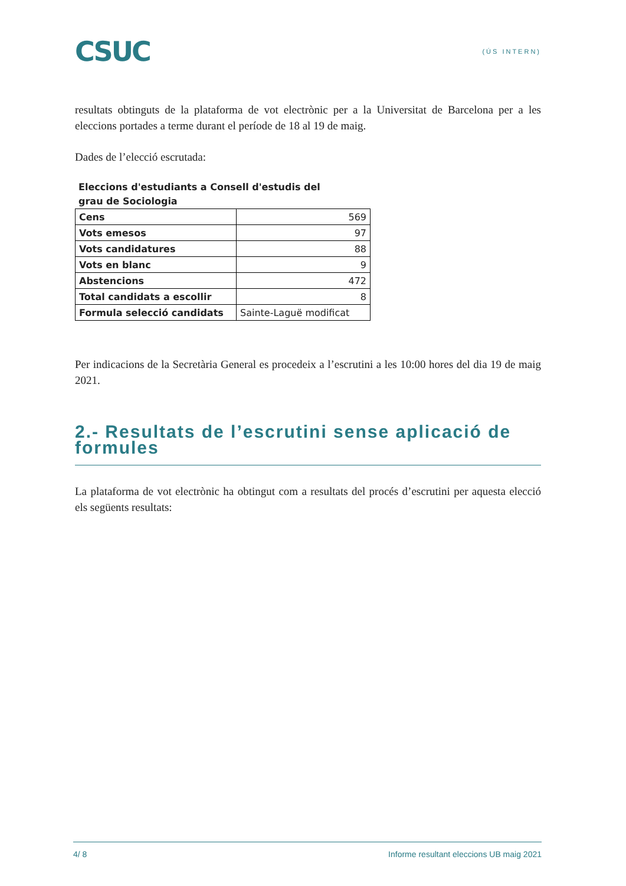CSUC
(ÚS INTERN)
resultats obtinguts de la plataforma de vot electrònic per a la Universitat de Barcelona per a les eleccions portades a terme durant el període de 18 al 19 de maig.
Dades de l’elecció escrutada:
Eleccions d'estudiants a Consell d'estudis del grau de Sociologia
| Cens | 569 |
| Vots emesos | 97 |
| Vots candidatures | 88 |
| Vots en blanc | 9 |
| Abstencions | 472 |
| Total candidats a escollir | 8 |
| Formula selecció candidats | Sainte-Laguë modificat |
Per indicacions de la Secretària General es procedeix a l’escrutini a les 10:00 hores del dia 19 de maig 2021.
2.- Resultats de l’escrutini sense aplicació de formules
La plataforma de vot electrònic ha obtingut com a resultats del procés d’escrutini per aquesta elecció els següents resultats:
4/ 8 Informe resultant eleccions UB maig 2021